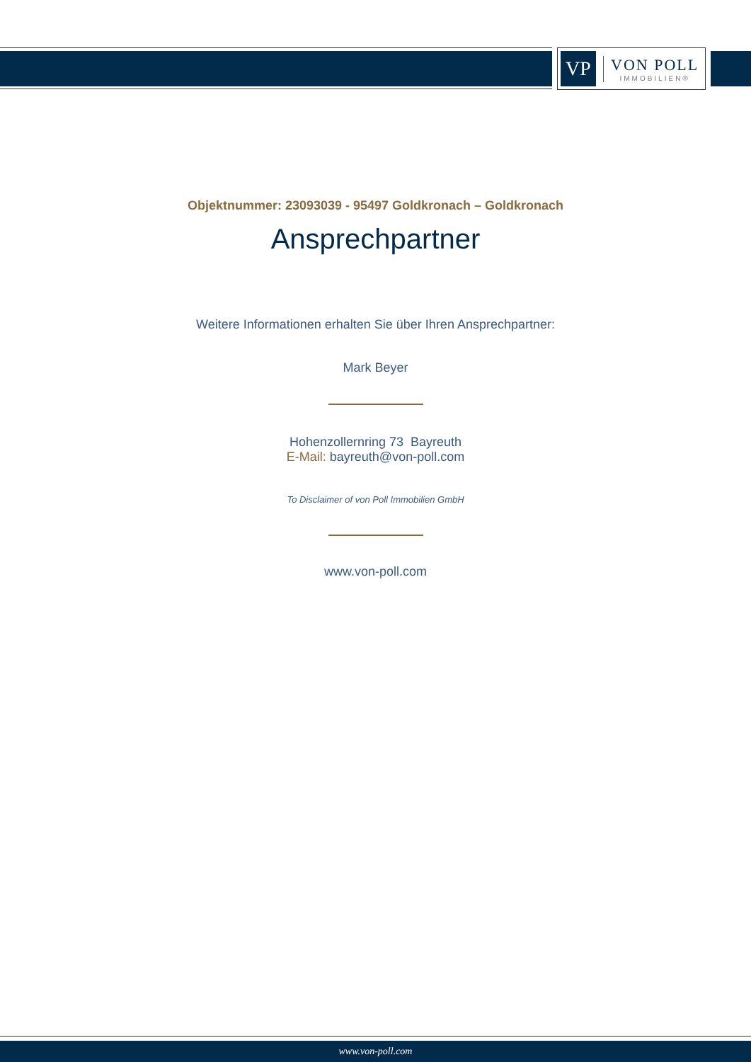VP
VON POLL
IMMOBILIEN®
Objektnummer: 23093039 - 95497 Goldkronach – Goldkronach
Ansprechpartner
Weitere Informationen erhalten Sie über Ihren Ansprechpartner:
Mark Beyer
Hohenzollernring 73 Bayreuth
E-Mail: bayreuth@von-poll.com
To Disclaimer of von Poll Immobilien GmbH
www.von-poll.com
www.von-poll.com